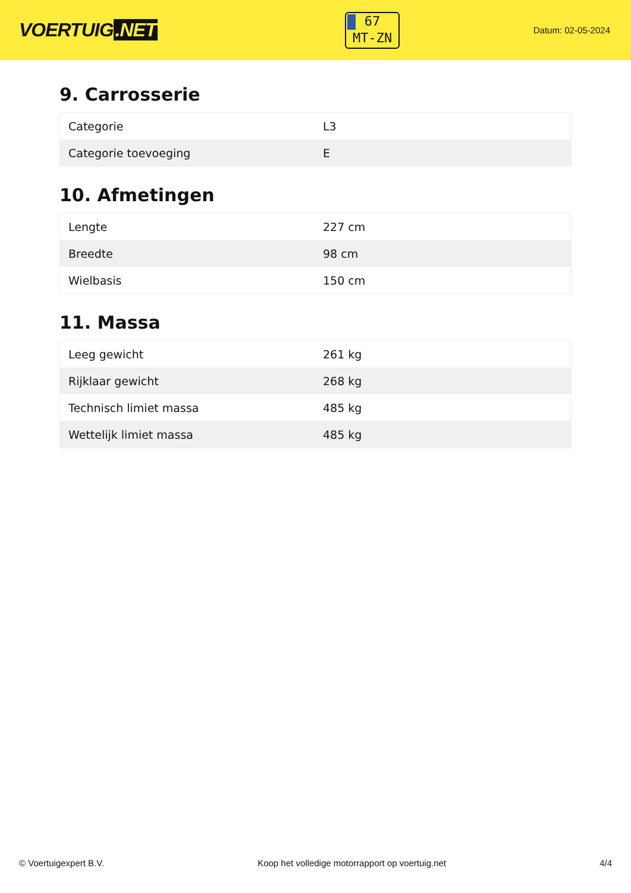VOERTUIG.NET
67
MT-ZN
Datum: 02-05-2024
9. Carrosserie
| Categorie | L3 |
| Categorie toevoeging | E |
10. Afmetingen
| Lengte | 227 cm |
| Breedte | 98 cm |
| Wielbasis | 150 cm |
11. Massa
| Leeg gewicht | 261 kg |
| Rijklaar gewicht | 268 kg |
| Technisch limiet massa | 485 kg |
| Wettelijk limiet massa | 485 kg |
© Voertuigexpert B.V. Koop het volledige motorrapport op voertuig.net 4/4